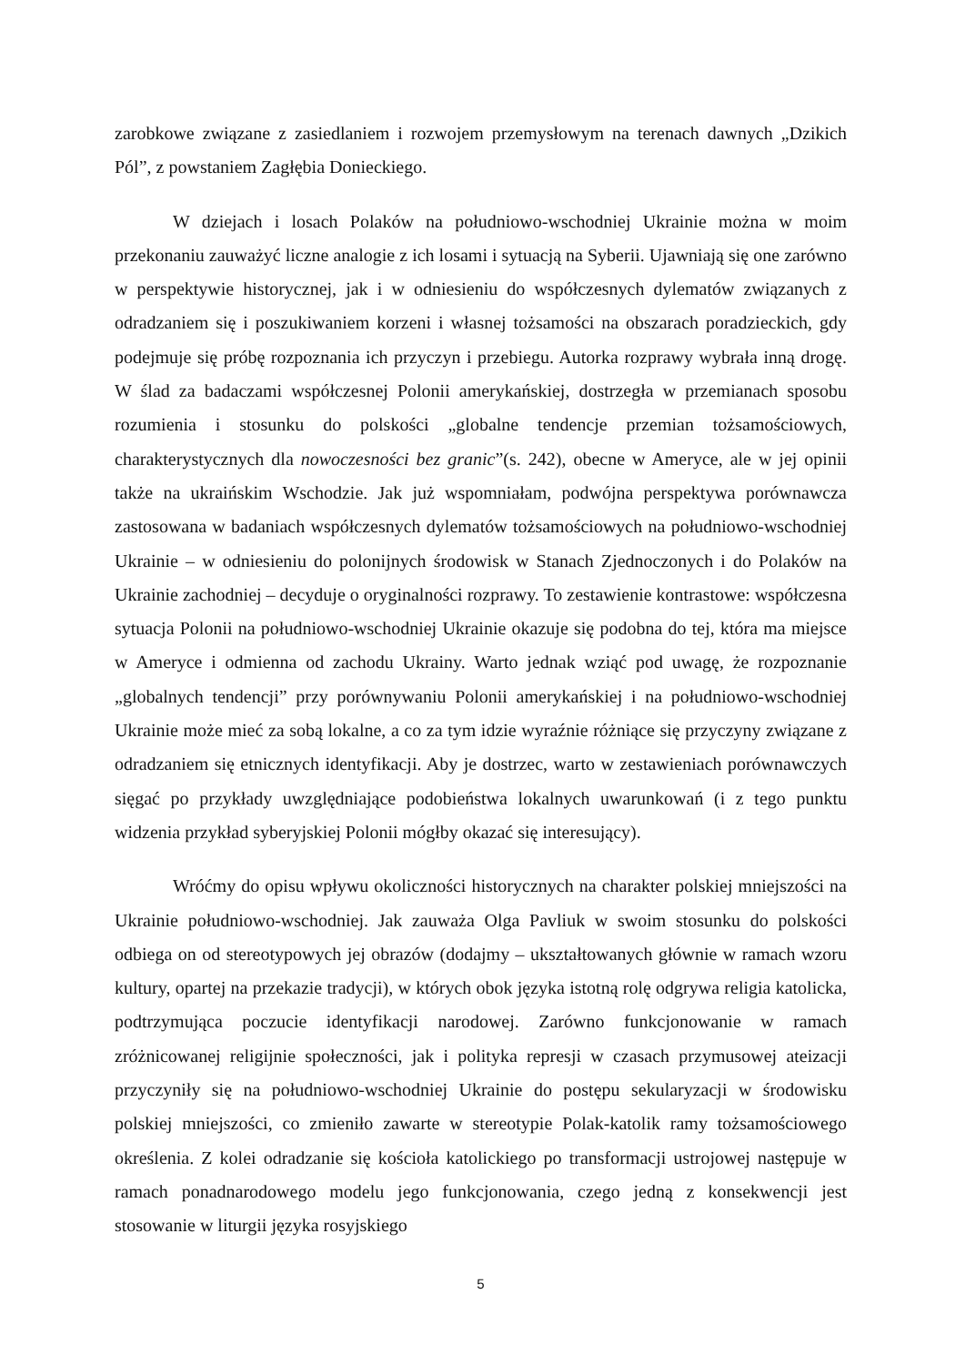zarobkowe związane z zasiedlaniem i rozwojem przemysłowym na terenach dawnych „Dzikich Pól”, z powstaniem Zagłębia Donieckiego.
W dziejach i losach Polaków na południowo-wschodniej Ukrainie można w moim przekonaniu zauważyć liczne analogie z ich losami i sytuacją na Syberii. Ujawniają się one zarówno w perspektywie historycznej, jak i w odniesieniu do współczesnych dylematów związanych z odradzaniem się i poszukiwaniem korzeni i własnej tożsamości na obszarach poradzieckich, gdy podejmuje się próbę rozpoznania ich przyczyn i przebiegu. Autorka rozprawy wybrała inną drogę. W ślad za badaczami współczesnej Polonii amerykańskiej, dostrzegła w przemianach sposobu rozumienia i stosunku do polskości „globalne tendencje przemian tożsamościowych, charakterystycznych dla nowoczesności bez granic”(s. 242), obecne w Ameryce, ale w jej opinii także na ukraińskim Wschodzie. Jak już wspomniałam, podwójna perspektywa porównawcza zastosowana w badaniach współczesnych dylematów tożsamościowych na południowo-wschodniej Ukrainie – w odniesieniu do polonijnych środowisk w Stanach Zjednoczonych i do Polaków na Ukrainie zachodniej – decyduje o oryginalności rozprawy. To zestawienie kontrastowe: współczesna sytuacja Polonii na południowo-wschodniej Ukrainie okazuje się podobna do tej, która ma miejsce w Ameryce i odmienna od zachodu Ukrainy. Warto jednak wziąć pod uwagę, że rozpoznanie „globalnych tendencji” przy porównywaniu Polonii amerykańskiej i na południowo-wschodniej Ukrainie może mieć za sobą lokalne, a co za tym idzie wyraźnie różniące się przyczyny związane z odradzaniem się etnicznych identyfikacji. Aby je dostrzec, warto w zestawieniach porównawczych sięgać po przykłady uwzględniające podobieństwa lokalnych uwarunkowań (i z tego punktu widzenia przykład syberyjskiej Polonii mógłby okazać się interesujący).
Wróćmy do opisu wpływu okoliczności historycznych na charakter polskiej mniejszości na Ukrainie południowo-wschodniej. Jak zauważa Olga Pavliuk w swoim stosunku do polskości odbiega on od stereotypowych jej obrazów (dodajmy – ukształtowanych głównie w ramach wzoru kultury, opartej na przekazie tradycji), w których obok języka istotną rolę odgrywa religia katolicka, podtrzymująca poczucie identyfikacji narodowej. Zarówno funkcjonowanie w ramach zróżnicowanej religijnie społeczności, jak i polityka represji w czasach przymusowej ateizacji przyczyniły się na południowo-wschodniej Ukrainie do postępu sekularyzacji w środowisku polskiej mniejszości, co zmieniło zawarte w stereotypie Polak-katolik ramy tożsamościowego określenia. Z kolei odradzanie się kościoła katolickiego po transformacji ustrojowej następuje w ramach ponadnarodowego modelu jego funkcjonowania, czego jedną z konsekwencji jest stosowanie w liturgii języka rosyjskiego
5